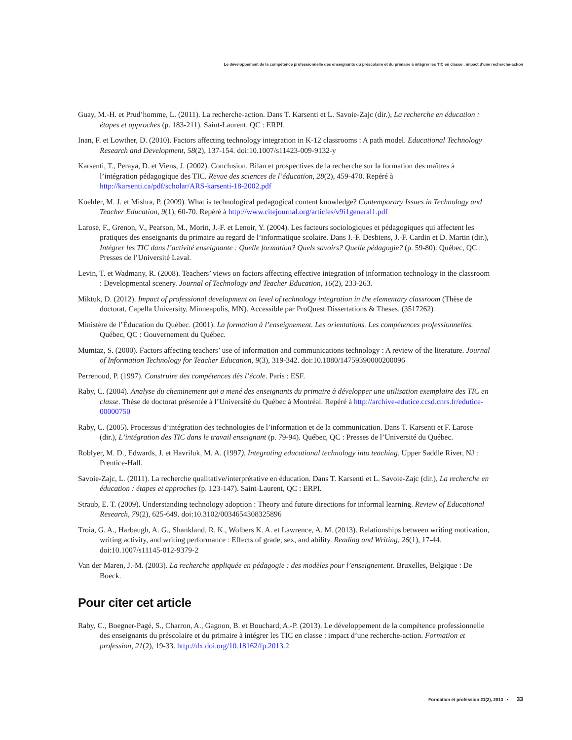Le développement de la compétence professionnelle des enseignants du préscolaire et du primaire à intégrer les TIC en classe : impact d’une recherche-action
Guay, M.-H. et Prud’homme, L. (2011). La recherche-action. Dans T. Karsenti et L. Savoie-Zajc (dir.), La recherche en éducation : étapes et approches (p. 183-211). Saint-Laurent, QC : ERPI.
Inan, F. et Lowther, D. (2010). Factors affecting technology integration in K-12 classrooms : A path model. Educational Technology Research and Development, 58(2), 137-154. doi:10.1007/s11423-009-9132-y
Karsenti, T., Peraya, D. et Viens, J. (2002). Conclusion. Bilan et prospectives de la recherche sur la formation des maîtres à l’intégration pédagogique des TIC. Revue des sciences de l’éducation, 28(2), 459-470. Repéré à http://karsenti.ca/pdf/scholar/ARS-karsenti-18-2002.pdf
Koehler, M. J. et Mishra, P. (2009). What is technological pedagogical content knowledge? Contemporary Issues in Technology and Teacher Education, 9(1), 60-70. Repéré à http://www.citejournal.org/articles/v9i1general1.pdf
Larose, F., Grenon, V., Pearson, M., Morin, J.-F. et Lenoir, Y. (2004). Les facteurs sociologiques et pédagogiques qui affectent les pratiques des enseignants du primaire au regard de l’informatique scolaire. Dans J.-F. Desbiens, J.-F. Cardin et D. Martin (dir.), Intégrer les TIC dans l’activité enseignante : Quelle formation? Quels savoirs? Quelle pédagogie? (p. 59-80). Québec, QC : Presses de l’Université Laval.
Levin, T. et Wadmany, R. (2008). Teachers’ views on factors affecting effective integration of information technology in the classroom : Developmental scenery. Journal of Technology and Teacher Education, 16(2), 233-263.
Miktuk, D. (2012). Impact of professional development on level of technology integration in the elementary classroom (Thèse de doctorat, Capella University, Minneapolis, MN). Accessible par ProQuest Dissertations & Theses. (3517262)
Ministère de l’Éducation du Québec. (2001). La formation à l’enseignement. Les orientations. Les compétences professionnelles. Québec, QC : Gouvernement du Québec.
Mumtaz, S. (2000). Factors affecting teachers’ use of information and communications technology : A review of the literature. Journal of Information Technology for Teacher Education, 9(3), 319-342. doi:10.1080/14759390000200096
Perrenoud, P. (1997). Construire des compétences dès l’école. Paris : ESF.
Raby, C. (2004). Analyse du cheminement qui a mené des enseignants du primaire à développer une utilisation exemplaire des TIC en classe. Thèse de doctorat présentée à l’Université du Québec à Montréal. Repéré à http://archive-edutice.ccsd.cnrs.fr/edutice-00000750
Raby, C. (2005). Processus d’intégration des technologies de l’information et de la communication. Dans T. Karsenti et F. Larose (dir.), L’intégration des TIC dans le travail enseignant (p. 79-94). Québec, QC : Presses de l’Université du Québec.
Roblyer, M. D., Edwards, J. et Havriluk, M. A. (1997). Integrating educational technology into teaching. Upper Saddle River, NJ : Prentice-Hall.
Savoie-Zajc, L. (2011). La recherche qualitative/interprétative en éducation. Dans T. Karsenti et L. Savoie-Zajc (dir.), La recherche en éducation : étapes et approches (p. 123-147). Saint-Laurent, QC : ERPI.
Straub, E. T. (2009). Understanding technology adoption : Theory and future directions for informal learning. Review of Educational Research, 79(2), 625-649. doi:10.3102/0034654308325896
Troia, G. A., Harbaugh, A. G., Shankland, R. K., Wolbers K. A. et Lawrence, A. M. (2013). Relationships between writing motivation, writing activity, and writing performance : Effects of grade, sex, and ability. Reading and Writing, 26(1), 17-44. doi:10.1007/s11145-012-9379-2
Van der Maren, J.-M. (2003). La recherche appliquée en pédagogie : des modèles pour l’enseignement. Bruxelles, Belgique : De Boeck.
Pour citer cet article
Raby, C., Boegner-Pagé, S., Charron, A., Gagnon, B. et Bouchard, A.-P. (2013). Le développement de la compétence professionnelle des enseignants du préscolaire et du primaire à intégrer les TIC en classe : impact d’une recherche-action. Formation et profession, 21(2), 19-33. http://dx.doi.org/10.18162/fp.2013.2
Formation et profession 21(2), 2013 • 33